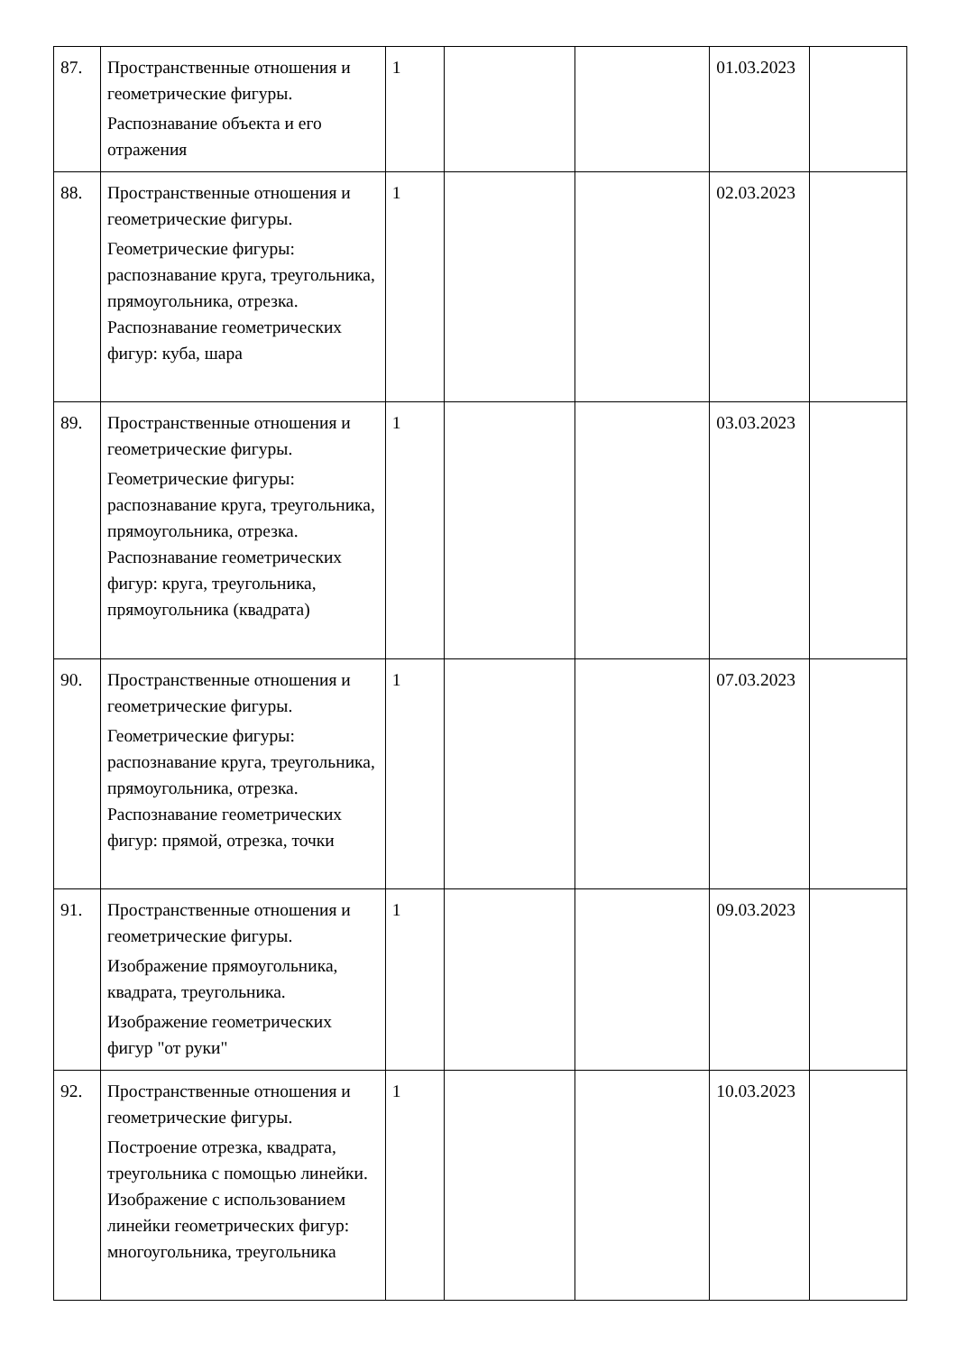| 87. | Пространственные отношения и геометрические фигуры. Распознавание объекта и его отражения | 1 | | | 01.03.2023 | |
| 88. | Пространственные отношения и геометрические фигуры. Геометрические фигуры: распознавание круга, треугольника, прямоугольника, отрезка. Распознавание геометрических фигур: куба, шара | 1 | | | 02.03.2023 | |
| 89. | Пространственные отношения и геометрические фигуры. Геометрические фигуры: распознавание круга, треугольника, прямоугольника, отрезка. Распознавание геометрических фигур: круга, треугольника, прямоугольника (квадрата) | 1 | | | 03.03.2023 | |
| 90. | Пространственные отношения и геометрические фигуры. Геометрические фигуры: распознавание круга, треугольника, прямоугольника, отрезка. Распознавание геометрических фигур: прямой, отрезка, точки | 1 | | | 07.03.2023 | |
| 91. | Пространственные отношения и геометрические фигуры. Изображение прямоугольника, квадрата, треугольника. Изображение геометрических фигур "от руки" | 1 | | | 09.03.2023 | |
| 92. | Пространственные отношения и геометрические фигуры. Построение отрезка, квадрата, треугольника с помощью линейки. Изображение с использованием линейки геометрических фигур: многоугольника, треугольника | 1 | | | 10.03.2023 | |